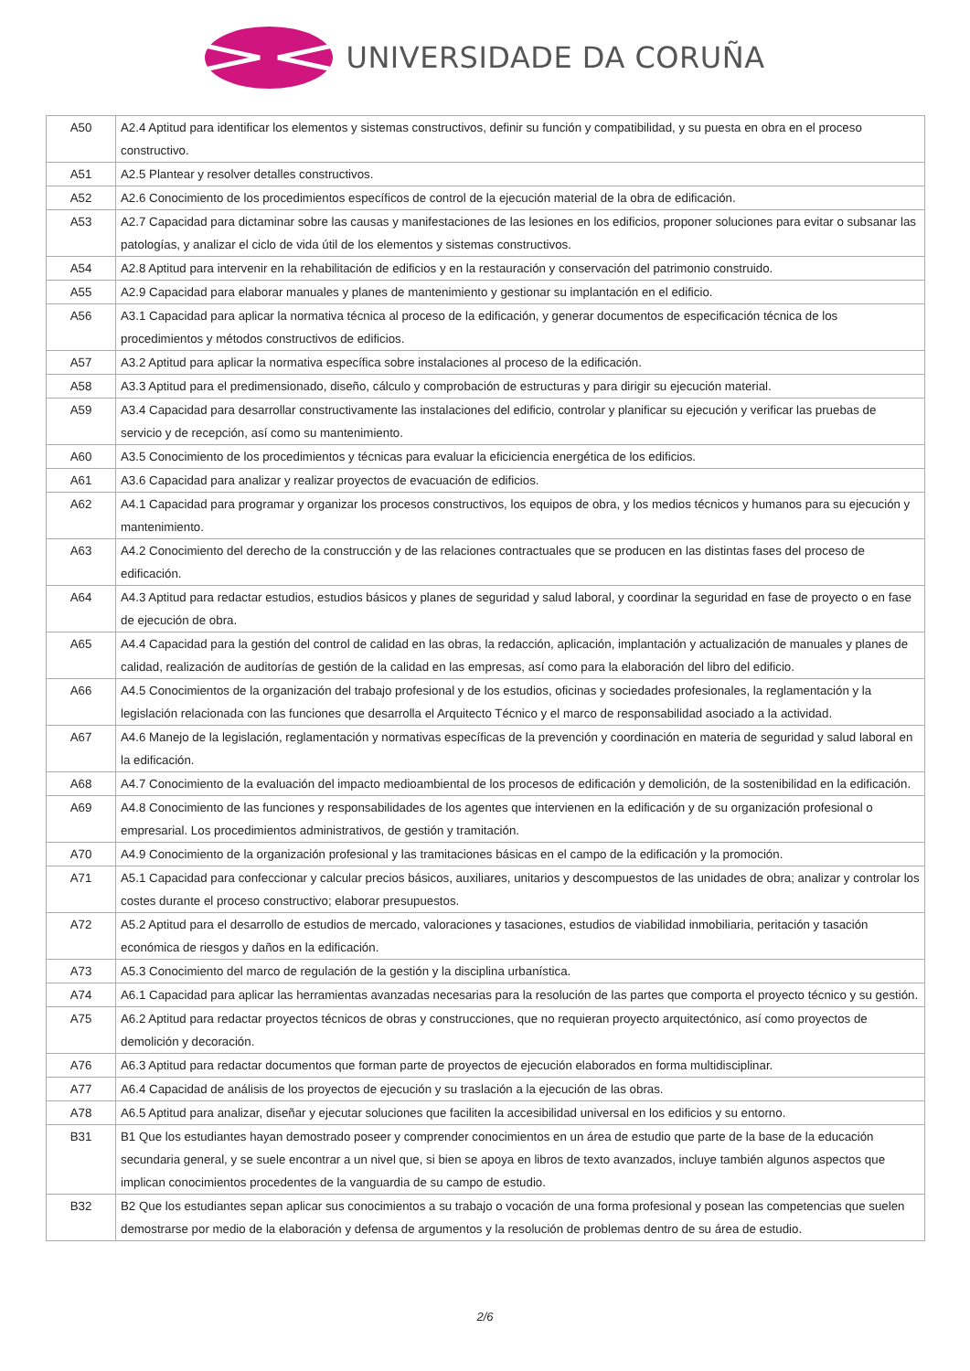UNIVERSIDADE DA CORUÑA
| A50 | A2.4 Aptitud para identificar los elementos y sistemas constructivos, definir su función y compatibilidad, y su puesta en obra en el proceso constructivo. |
| A51 | A2.5 Plantear y resolver detalles constructivos. |
| A52 | A2.6 Conocimiento de los procedimientos específicos de control de la ejecución material de la obra de edificación. |
| A53 | A2.7 Capacidad para dictaminar sobre las causas y manifestaciones de las lesiones en los edificios, proponer soluciones para evitar o subsanar las patologías, y analizar el ciclo de vida útil de los elementos y sistemas constructivos. |
| A54 | A2.8 Aptitud para intervenir en la rehabilitación de edificios y en la restauración y conservación del patrimonio construido. |
| A55 | A2.9 Capacidad para elaborar manuales y planes de mantenimiento y gestionar su implantación en el edificio. |
| A56 | A3.1 Capacidad para aplicar la normativa técnica al proceso de la edificación, y generar documentos de especificación técnica de los procedimientos y métodos constructivos de edificios. |
| A57 | A3.2 Aptitud para aplicar la normativa específica sobre instalaciones al proceso de la edificación. |
| A58 | A3.3 Aptitud para el predimensionado, diseño, cálculo y comprobación de estructuras y para dirigir su ejecución material. |
| A59 | A3.4 Capacidad para desarrollar constructivamente las instalaciones del edificio, controlar y planificar su ejecución y verificar las pruebas de servicio y de recepción, así como su mantenimiento. |
| A60 | A3.5 Conocimiento de los procedimientos y técnicas para evaluar la eficiciencia energética de los edificios. |
| A61 | A3.6 Capacidad para analizar y realizar proyectos de evacuación de edificios. |
| A62 | A4.1 Capacidad para programar y organizar los procesos constructivos, los equipos de obra, y los medios técnicos y humanos para su ejecución y mantenimiento. |
| A63 | A4.2 Conocimiento del derecho de la construcción y de las relaciones contractuales que se producen en las distintas fases del proceso de edificación. |
| A64 | A4.3 Aptitud para redactar estudios, estudios básicos y planes de seguridad y salud laboral, y coordinar la seguridad en fase de proyecto o en fase de ejecución de obra. |
| A65 | A4.4 Capacidad para la gestión del control de calidad en las obras, la redacción, aplicación, implantación y actualización de manuales y planes de calidad, realización de auditorías de gestión de la calidad en las empresas, así como para la elaboración del libro del edificio. |
| A66 | A4.5 Conocimientos de la organización del trabajo profesional y de los estudios, oficinas y sociedades profesionales, la reglamentación y la legislación relacionada con las funciones que desarrolla el Arquitecto Técnico y el marco de responsabilidad asociado a la actividad. |
| A67 | A4.6 Manejo de la legislación, reglamentación y normativas específicas de la prevención y coordinación en materia de seguridad y salud laboral en la edificación. |
| A68 | A4.7 Conocimiento de la evaluación del impacto medioambiental de los procesos de edificación y demolición, de la sostenibilidad en la edificación. |
| A69 | A4.8 Conocimiento de las funciones y responsabilidades de los agentes que intervienen en la edificación y de su organización profesional o empresarial. Los procedimientos administrativos, de gestión y tramitación. |
| A70 | A4.9 Conocimiento de la organización profesional y las tramitaciones básicas en el campo de la edificación y la promoción. |
| A71 | A5.1 Capacidad para confeccionar y calcular precios básicos, auxiliares, unitarios y descompuestos de las unidades de obra; analizar y controlar los costes durante el proceso constructivo; elaborar presupuestos. |
| A72 | A5.2 Aptitud para el desarrollo de estudios de mercado, valoraciones y tasaciones, estudios de viabilidad inmobiliaria, peritación y tasación económica de riesgos y daños en la edificación. |
| A73 | A5.3 Conocimiento del marco de regulación de la gestión y la disciplina urbanística. |
| A74 | A6.1 Capacidad para aplicar las herramientas avanzadas necesarias para la resolución de las partes que comporta el proyecto técnico y su gestión. |
| A75 | A6.2 Aptitud para redactar proyectos técnicos de obras y construcciones, que no requieran proyecto arquitectónico, así como proyectos de demolición y decoración. |
| A76 | A6.3 Aptitud para redactar documentos que forman parte de proyectos de ejecución elaborados en forma multidisciplinar. |
| A77 | A6.4 Capacidad de análisis de los proyectos de ejecución y su traslación a la ejecución de las obras. |
| A78 | A6.5 Aptitud para analizar, diseñar y ejecutar soluciones que faciliten la accesibilidad universal en los edificios y su entorno. |
| B31 | B1 Que los estudiantes hayan demostrado poseer y comprender conocimientos en un área de estudio que parte de la base de la educación secundaria general, y se suele encontrar a un nivel que, si bien se apoya en libros de texto avanzados, incluye también algunos aspectos que implican conocimientos procedentes de la vanguardia de su campo de estudio. |
| B32 | B2 Que los estudiantes sepan aplicar sus conocimientos a su trabajo o vocación de una forma profesional y posean las competencias que suelen demostrarse por medio de la elaboración y defensa de argumentos y la resolución de problemas dentro de su área de estudio. |
2/6